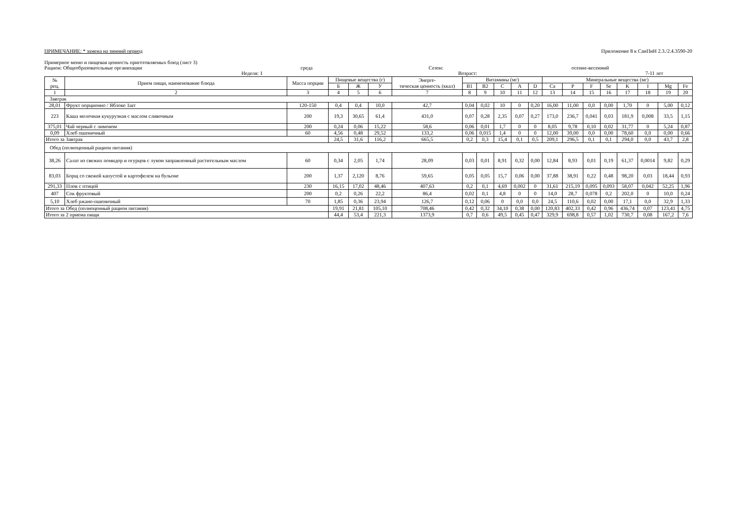ПРИМЕЧАНИЕ: * замена на зимний период Приложение 8 к СанПиН 2.3./2.4.3590-20
Примерное меню и пищевая ценность приготовляемых блюд (лист 3)
Рацион: Общеобразовательные организации среда Сезон: осенне-весенний
Неделя: 1 Возраст: 7-11 лет
| № рец. | Прием пищи, наименование блюда | Масса порции | Пищевые вещества (г) | | | Энерге- тическая ценность (ккал) | Витамины (мг) | | | | | Минеральные вещества (мг) | | | | | | | |
| --- | --- | --- | --- | --- | --- | --- | --- | --- | --- | --- | --- | --- | --- | --- | --- | --- | --- | --- | --- |
| | | | Б | Ж | У | | B1 | B2 | C | A | D | Ca | P | F | Se | K | I | Mg | Fe |
| 1 | 2 | 3 | 4 | 5 | 6 | 7 | 8 | 9 | 10 | 11 | 12 | 13 | 14 | 15 | 16 | 17 | 18 | 19 | 20 |
| Завтрак | | | | | | | | | | | | | | | | | | | |
| 28,01 | Фрукт порционно / Яблоко 1шт | 120-150 | 0,4 | 0,4 | 10,0 | 42,7 | 0,04 | 0,02 | 10 | 0 | 0,20 | 16,00 | 11,00 | 0,0 | 0,00 | 1,70 | 0 | 5,00 | 0,12 |
| 223 | Каша молочная кукурузная с маслом сливочным | 200 | 19,3 | 30,65 | 61,4 | 431,0 | 0,07 | 0,28 | 2,35 | 0,07 | 0,27 | 173,0 | 236,7 | 0,041 | 0,03 | 181,9 | 0,008 | 33,5 | 1,15 |
| 375,01 | Чай черный с лимоном | 200 | 0,24 | 0,06 | 15,22 | 58,6 | 0,06 | 0,01 | 1,7 | 0 | 0 | 8,05 | 9,78 | 0,10 | 0,02 | 31,77 | 0 | 5,24 | 0,87 |
| 0,09 | Хлеб пшеничный | 60 | 4,56 | 0,48 | 29,52 | 133,2 | 0,06 | 0,015 | 1,4 | 0 | 0 | 12,00 | 39,00 | 0,0 | 0,00 | 78,60 | 0,0 | 0,00 | 0,66 |
| Итого за Завтрак | | | 24,5 | 31,6 | 116,2 | 665,5 | 0,2 | 0,3 | 15,4 | 0,1 | 0,5 | 209,1 | 296,5 | 0,1 | 0,1 | 294,0 | 0,0 | 43,7 | 2,8 |
| Обед (полноценный рацион питания) | | | | | | | | | | | | | | | | | | | |
| 38,26 | Салат из свежих помидор и огурцов с луком заправленный растительным маслом | 60 | 0,34 | 2,05 | 1,74 | 28,09 | 0,03 | 0,01 | 8,91 | 0,32 | 0,00 | 12,84 | 8,93 | 0,01 | 0,19 | 61,37 | 0,0014 | 9,82 | 0,29 |
| 83,03 | Борщ со свежей капустой и картофелем на бульоне | 200 | 1,37 | 2,120 | 8,76 | 59,65 | 0,05 | 0,05 | 15,7 | 0,06 | 0,00 | 37,88 | 38,91 | 0,22 | 0,48 | 98,20 | 0,03 | 18,44 | 0,93 |
| 291,33 | Плов с птицей | 230 | 16,15 | 17,02 | 48,46 | 407,63 | 0,2 | 0,1 | 4,69 | 0,002 | 0 | 31,61 | 215,19 | 0,095 | 0,093 | 58,07 | 0,042 | 52,25 | 1,96 |
| 407 | Сок фруктовый | 200 | 0,2 | 0,26 | 22,2 | 86,4 | 0,02 | 0,1 | 4,8 | 0 | 0 | 14,0 | 28,7 | 0,078 | 0,2 | 202,0 | 0 | 10,0 | 0,24 |
| 5,10 | Хлеб ржано-пшеничный | 70 | 1,85 | 0,36 | 23,94 | 126,7 | 0,12 | 0,06 | 0 | 0,0 | 0,0 | 24,5 | 110,6 | 0,02 | 0,00 | 17,1 | 0,0 | 32,9 | 1,33 |
| Итого за Обед (полноценный рацион питания) | | | 19,91 | 21,81 | 105,10 | 708,46 | 0,42 | 0,32 | 34,10 | 0,38 | 0,00 | 120,83 | 402,33 | 0,42 | 0,96 | 436,74 | 0,07 | 123,41 | 4,75 |
| Итого за 2 приема пищи | | | 44,4 | 53,4 | 221,3 | 1373,9 | 0,7 | 0,6 | 49,5 | 0,45 | 0,47 | 329,9 | 698,8 | 0,57 | 1,02 | 730,7 | 0,08 | 167,2 | 7,6 |